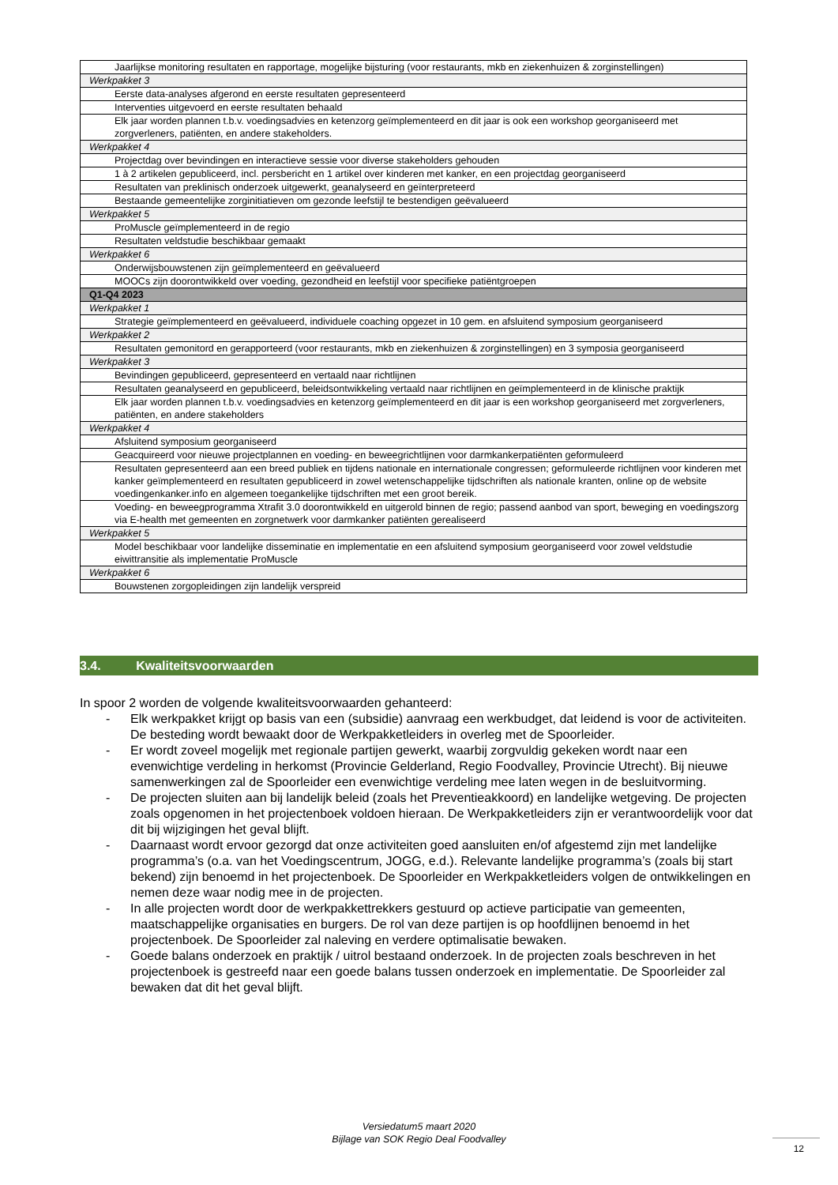| Jaarlijkse monitoring resultaten en rapportage, mogelijke bijsturing (voor restaurants, mkb en ziekenhuizen & zorginstellingen) |
| Werkpakket 3 |
| Eerste data-analyses afgerond en eerste resultaten gepresenteerd |
| Interventies uitgevoerd en eerste resultaten behaald |
| Elk jaar worden plannen t.b.v. voedingsadvies en ketenzorg geïmplementeerd en dit jaar is ook een workshop georganiseerd met zorgverleners, patiënten, en andere stakeholders. |
| Werkpakket 4 |
| Projectdag over bevindingen en interactieve sessie voor diverse stakeholders gehouden |
| 1 à 2 artikelen gepubliceerd, incl. persbericht en 1 artikel over kinderen met kanker, en een projectdag georganiseerd |
| Resultaten van preklinisch onderzoek uitgewerkt, geanalyseerd en geïnterpreteerd |
| Bestaande gemeentelijke zorginitiatieven om gezonde leefstijl te bestendigen geëvalueerd |
| Werkpakket 5 |
| ProMuscle geïmplementeerd in de regio |
| Resultaten veldstudie beschikbaar gemaakt |
| Werkpakket 6 |
| Onderwijsbouwstenen zijn geïmplementeerd en geëvalueerd |
| MOOCs zijn doorontwikkeld over voeding, gezondheid en leefstijl voor specifieke patiëntgroepen |
| Q1-Q4 2023 |
| Werkpakket 1 |
| Strategie geïmplementeerd en geëvalueerd, individuele coaching opgezet in 10 gem. en afsluitend symposium georganiseerd |
| Werkpakket 2 |
| Resultaten gemonitord en gerapporteerd (voor restaurants, mkb en ziekenhuizen & zorginstellingen) en 3 symposia georganiseerd |
| Werkpakket 3 |
| Bevindingen gepubliceerd, gepresenteerd en vertaald naar richtlijnen |
| Resultaten geanalyseerd en gepubliceerd, beleidsontwikkeling vertaald naar richtlijnen en geïmplementeerd in de klinische praktijk |
| Elk jaar worden plannen t.b.v. voedingsadvies en ketenzorg geïmplementeerd en dit jaar is een workshop georganiseerd met zorgverleners, patiënten, en andere stakeholders |
| Werkpakket 4 |
| Afsluitend symposium georganiseerd |
| Geacquireerd voor nieuwe projectplannen en voeding- en beweegrichtlijnen voor darmkankerpatiënten geformuleerd |
| Resultaten gepresenteerd aan een breed publiek en tijdens nationale en internationale congressen; geformuleerde richtlijnen voor kinderen met kanker geïmplementeerd en resultaten gepubliceerd in zowel wetenschappelijke tijdschriften als nationale kranten, online op de website voedingenkanker.info en algemeen toegankelijke tijdschriften met een groot bereik. |
| Voeding- en beweegprogramma Xtrafit 3.0 doorontwikkeld en uitgerold binnen de regio; passend aanbod van sport, beweging en voedingszorg via E-health met gemeenten en zorgnetwerk voor darmkanker patiënten gerealiseerd |
| Werkpakket 5 |
| Model beschikbaar voor landelijke disseminatie en implementatie en een afsluitend symposium georganiseerd voor zowel veldstudie eiwittransitie als implementatie ProMuscle |
| Werkpakket 6 |
| Bouwstenen zorgopleidingen zijn landelijk verspreid |
3.4. Kwaliteitsvoorwaarden
In spoor 2 worden de volgende kwaliteitsvoorwaarden gehanteerd:
- Elk werkpakket krijgt op basis van een (subsidie) aanvraag een werkbudget, dat leidend is voor de activiteiten. De besteding wordt bewaakt door de Werkpakketleiders in overleg met de Spoorleider.
- Er wordt zoveel mogelijk met regionale partijen gewerkt, waarbij zorgvuldig gekeken wordt naar een evenwichtige verdeling in herkomst (Provincie Gelderland, Regio Foodvalley, Provincie Utrecht). Bij nieuwe samenwerkingen zal de Spoorleider een evenwichtige verdeling mee laten wegen in de besluitvorming.
- De projecten sluiten aan bij landelijk beleid (zoals het Preventieakkoord) en landelijke wetgeving. De projecten zoals opgenomen in het projectenboek voldoen hieraan. De Werkpakketleiders zijn er verantwoordelijk voor dat dit bij wijzigingen het geval blijft.
- Daarnaast wordt ervoor gezorgd dat onze activiteiten goed aansluiten en/of afgestemd zijn met landelijke programma’s (o.a. van het Voedingscentrum, JOGG, e.d.). Relevante landelijke programma’s (zoals bij start bekend) zijn benoemd in het projectenboek. De Spoorleider en Werkpakketleiders volgen de ontwikkelingen en nemen deze waar nodig mee in de projecten.
- In alle projecten wordt door de werkpakkettrekkers gestuurd op actieve participatie van gemeenten, maatschappelijke organisaties en burgers. De rol van deze partijen is op hoofdlijnen benoemd in het projectenboek. De Spoorleider zal naleving en verdere optimalisatie bewaken.
- Goede balans onderzoek en praktijk / uitrol bestaand onderzoek. In de projecten zoals beschreven in het projectenboek is gestreefd naar een goede balans tussen onderzoek en implementatie. De Spoorleider zal bewaken dat dit het geval blijft.
Versiedatum5 maart 2020
Bijlage van SOK Regio Deal Foodvalley
12